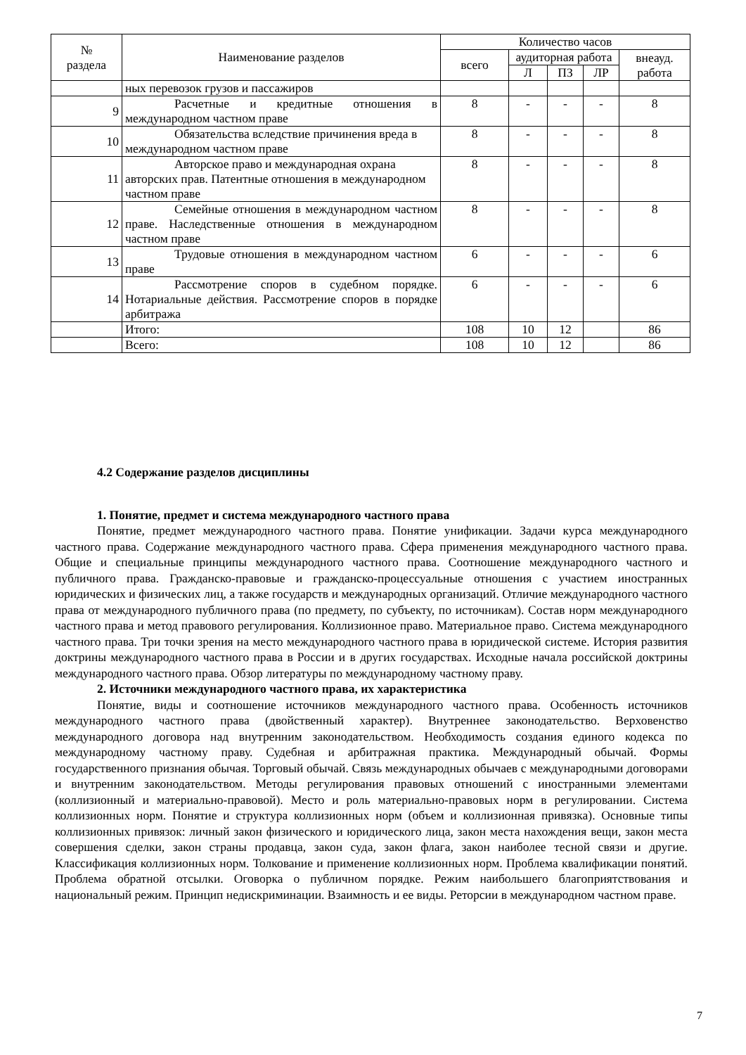| № раздела | Наименование разделов | Количество часов | | | | |
| --- | --- | --- | --- | --- | --- | --- |
| | | всего | аудиторная работа | | | внеауд. работа |
| | | | Л | ПЗ | ЛР | |
| | ных перевозок грузов и пассажиров | | | | | |
| 9 | Расчетные и кредитные отношения в международном частном праве | 8 | - | - | - | 8 |
| 10 | Обязательства вследствие причинения вреда в международном частном праве | 8 | - | - | - | 8 |
| 11 | Авторское право и международная охрана авторских прав. Патентные отношения в международном частном праве | 8 | - | - | - | 8 |
| 12 | Семейные отношения в международном частном праве. Наследственные отношения в международном частном праве | 8 | - | - | - | 8 |
| 13 | Трудовые отношения в международном частном праве | 6 | - | - | - | 6 |
| 14 | Рассмотрение споров в судебном порядке. Нотариальные действия. Рассмотрение споров в порядке арбитража | 6 | - | - | - | 6 |
| | Итого: | 108 | 10 | 12 | | 86 |
| | Всего: | 108 | 10 | 12 | | 86 |
4.2 Содержание разделов дисциплины
1. Понятие, предмет и система международного частного права
Понятие, предмет международного частного права. Понятие унификации. Задачи курса международного частного права. Содержание международного частного права. Сфера применения международного частного права. Общие и специальные принципы международного частного права. Соотношение международного частного и публичного права. Гражданско-правовые и гражданско-процессуальные отношения с участием иностранных юридических и физических лиц, а также государств и международных организаций. Отличие международного частного права от международного публичного права (по предмету, по субъекту, по источникам). Состав норм международного частного права и метод правового регулирования. Коллизионное право. Материальное право. Система международного частного права. Три точки зрения на место международного частного права в юридической системе. История развития доктрины международного частного права в России и в других государствах. Исходные начала российской доктрины международного частного права. Обзор литературы по международному частному праву.
2. Источники международного частного права, их характеристика
Понятие, виды и соотношение источников международного частного права. Особенность источников международного частного права (двойственный характер). Внутреннее законодательство. Верховенство международного договора над внутренним законодательством. Необходимость создания единого кодекса по международному частному праву. Судебная и арбитражная практика. Международный обычай. Формы государственного признания обычая. Торговый обычай. Связь международных обычаев с международными договорами и внутренним законодательством. Методы регулирования правовых отношений с иностранными элементами (коллизионный и материально-правовой). Место и роль материально-правовых норм в регулировании. Система коллизионных норм. Понятие и структура коллизионных норм (объем и коллизионная привязка). Основные типы коллизионных привязок: личный закон физического и юридического лица, закон места нахождения вещи, закон места совершения сделки, закон страны продавца, закон суда, закон флага, закон наиболее тесной связи и другие. Классификация коллизионных норм. Толкование и применение коллизионных норм. Проблема квалификации понятий. Проблема обратной отсылки. Оговорка о публичном порядке. Режим наибольшего благоприятствования и национальный режим. Принцип недискриминации. Взаимность и ее виды. Реторсии в международном частном праве.
7